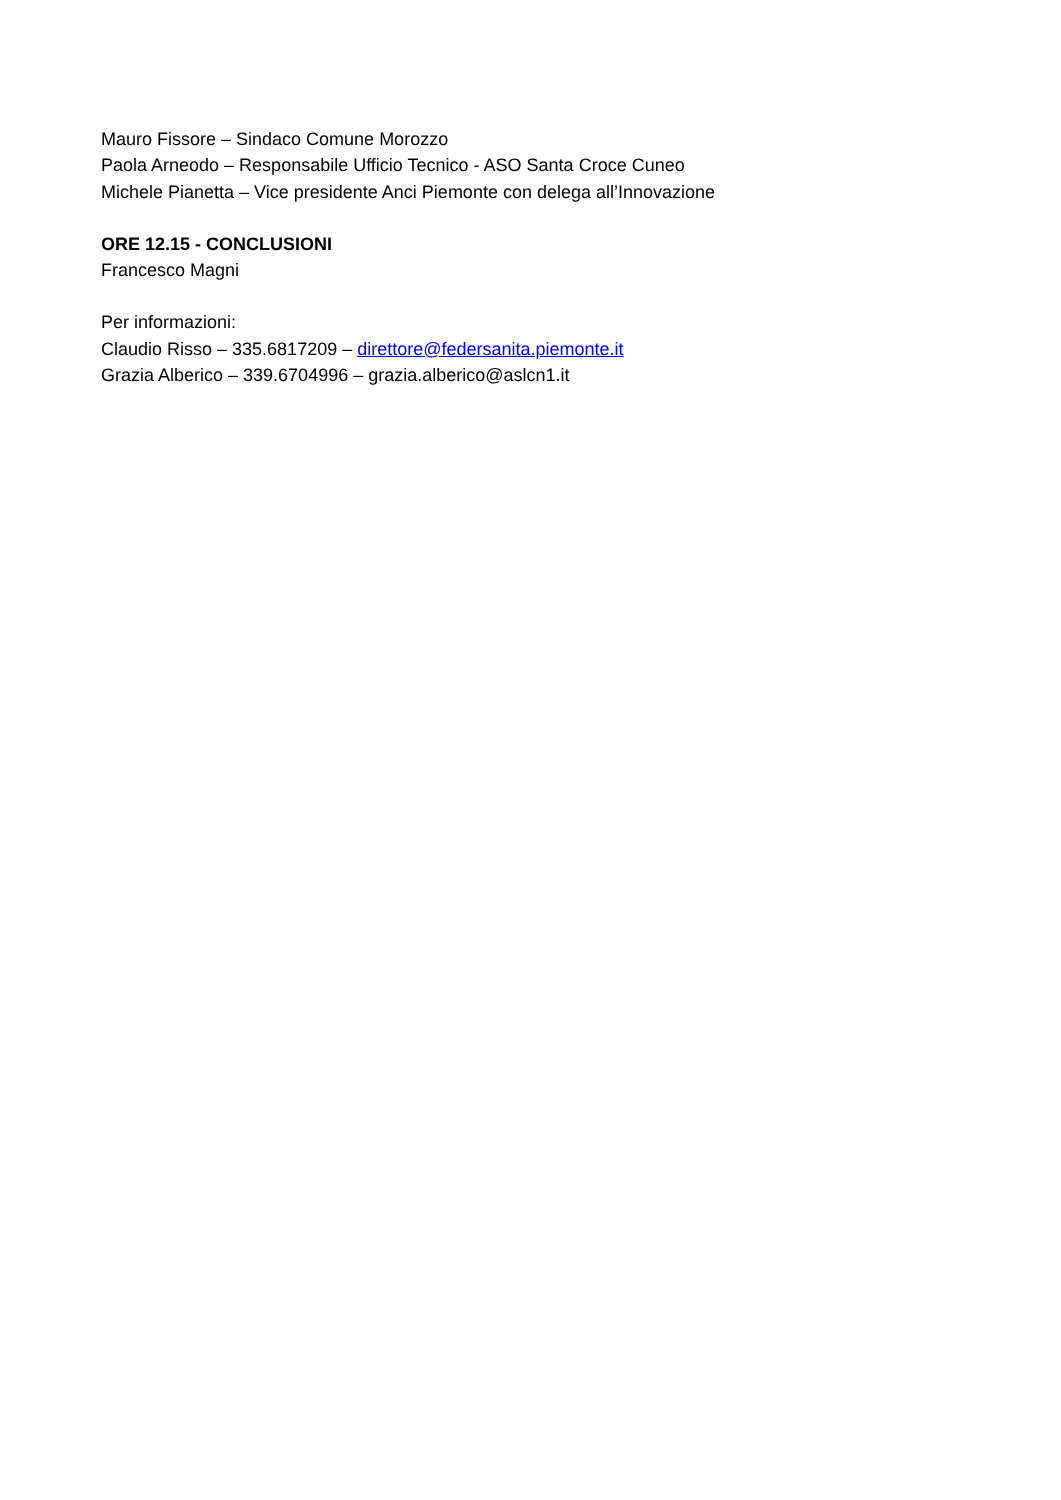Mauro Fissore – Sindaco Comune Morozzo
Paola Arneodo – Responsabile Ufficio Tecnico - ASO Santa Croce Cuneo
Michele Pianetta – Vice presidente Anci Piemonte con delega all’Innovazione
ORE 12.15 - CONCLUSIONI
Francesco Magni
Per informazioni:
Claudio Risso – 335.6817209 – direttore@federsanita.piemonte.it
Grazia Alberico – 339.6704996 – grazia.alberico@aslcn1.it